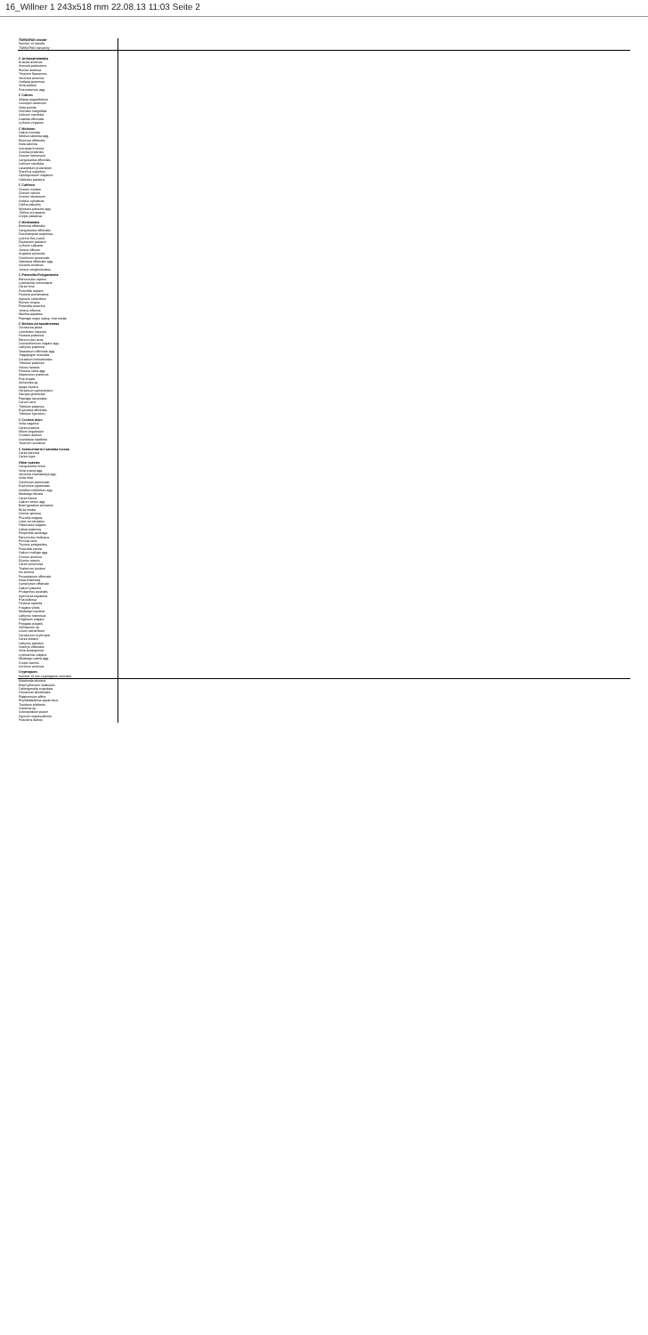16_Willner 1 243x518 mm 22.08.13 11:03 Seite 2
| TWINSPAN cluster | |
| Number of relevés | |
| TWINSPAN hierarchy | |
| C Arrhenatheretalia | |
| Knautia arvensis | |
| Avenula pubescens | |
| Rumex acetosa | |
| Trisetum flavescens | |
| Veronica arvensis | |
| Stellaria graminea | |
| Vicia sepium | |
| Poa pratensis agg. | |
| C Caltion | |
| Alliaria angustifolium | |
| Leucojum aestivum | |
| Viola pumila | |
| Clematis integrifolia | |
| Selinum carvifolia | |
| Gratiola officinalis | |
| Lythrum virgatum | |
| C Molinion | |
| Galium boreale | |
| Molinia caerulea agg. | |
| Betonica officinalis | |
| Inula salicina | |
| Serratula tinctoria | |
| Succisa pratensis | |
| Cirsium tuberosum | |
| Sanguisorba officinalis | |
| Selinum carvifolia | |
| Laserpitium prutenicum | |
| Dianthus superbus | |
| Ophioglossum vulgatum | |
| Gladiolus palustris | |
| C Calthion | |
| Cirsium rivulare | |
| Cirsium canum | |
| Cirsium oleraceum | |
| Scirpus sylvaticus | |
| Caltha palustris | |
| Myosotis palustris agg. | |
| Trollius europaeus | |
| Crepis paludosa | |
| C Molinietalia | |
| Betonica officinalis | |
| Sanguisorba officinalis | |
| Deschampsia cespitosa | |
| Lychnis flos-cuculi | |
| Equisetum palustre | |
| Lythrum salicaria | |
| Juncus effusus | |
| Angelica sylvestris | |
| Colchicum autumnale | |
| Valeriana officinalis agg. | |
| Senecio erraticus | |
| Juncus conglomeratus | |
| C Potentillo-Polygonetalia | |
| Ranunculus repens | |
| Lysimachia nummularia | |
| Carex hirta | |
| Potentilla reptans | |
| Festuca arundinacea | |
| Agrostis stolonifera | |
| Rumex crispus | |
| Potentilla anserina | |
| Juncus inflexus | |
| Mentha aquatica | |
| Plantago major subsp. intermedia | |
| C Molinio-Arrhenatheretea | |
| Centaurea jacea | |
| Leontodon hispidus | |
| Festuca pratensis | |
| Ranunculus acris | |
| Leucanthemum vulgare agg. | |
| Lathyrus pratensis | |
| Taraxacum officinale agg. | |
| Tragopogon orientalis | |
| Cerastium holosteoides | |
| Trifolium pratense | |
| Holcus lanatus | |
| Festuca rubra agg. | |
| Alopecurus pratensis | |
| Poa trivialis | |
| Alchemilla sp. | |
| Ajuga reptans | |
| Heracleum sphondylium | |
| Dactylis glomerata | |
| Plantago lanceolata | |
| Carum carvi | |
| Trifolium pratense | |
| Euphrasia officinalis | |
| Trifolium hybridum | |
| C Cnidion dubii | |
| Viola stagnina | |
| Carex praecox | |
| Allium angulosum | |
| Cnidium dubium | |
| Scutellaria hastifolia | |
| Teucrium scordium | |
| C Scheuchzerio-Caricetea fuscae | |
| Carex panicea | |
| Carex nigra | |
| Other species | |
| Sanguisorba minor | |
| Vicia cracca agg. | |
| Veronica chamaedrys agg. | |
| Viola hirta | |
| Colchicum autumnale | |
| Euphorbia cyparissias | |
| Achillea millefolium agg. | |
| Medicago falcata | |
| Carex flacca | |
| Galium verum agg. | |
| Brachypodium pinnatum | |
| Briza media | |
| Ononis spinosa | |
| Prunella vulgaris | |
| Lotus corniculatus | |
| Filipendula vulgaris | |
| Salvia pratensis | |
| Pimpinella saxifraga | |
| Ranunculus bulbosus | |
| Primula veris | |
| Thymus pulegioides | |
| Potentilla erecta | |
| Galium mollugo agg. | |
| Cirsium arvense | |
| Elymus repens | |
| Carex tomentosa | |
| Thalictrum lucidum | |
| Iris sibirica | |
| Peucedanum officinale | |
| Inula britannica | |
| Symphytum officinale | |
| Galium palustre | |
| Phragmites australis | |
| Agrimonia eupatoria | |
| Poa bulbosa | |
| Festuca rupicola | |
| Fragaria viridis | |
| Medicago lupulina | |
| Lathyrus tuberosus | |
| Origanum vulgare | |
| Polygala vulgaris | |
| Verbascum sp. | |
| Linum catharticum | |
| Centaurium erythraea | |
| Carex distans | |
| Lathyrus palustris | |
| Stachys officinalis | |
| Vicia tetrasperma | |
| Lysimachia vulgaris | |
| Medicago sativa agg. | |
| Crepis biennis | |
| Sonchus arvensis | |
| Cryptogams | |
| Number of non-cryptogams recorded | |
| Abietinella abietina | |
| Brachythecium rutabulum | |
| Calliergonella cuspidata | |
| Climacium dendroides | |
| Plagiomnium affine | |
| Rhytidiadelphus squarrosus | |
| Thuidium philibertii | |
| Cladonia sp. | |
| Scleropodium purum | |
| Hypnum cupressiforme | |
| Fissidens dubius | |